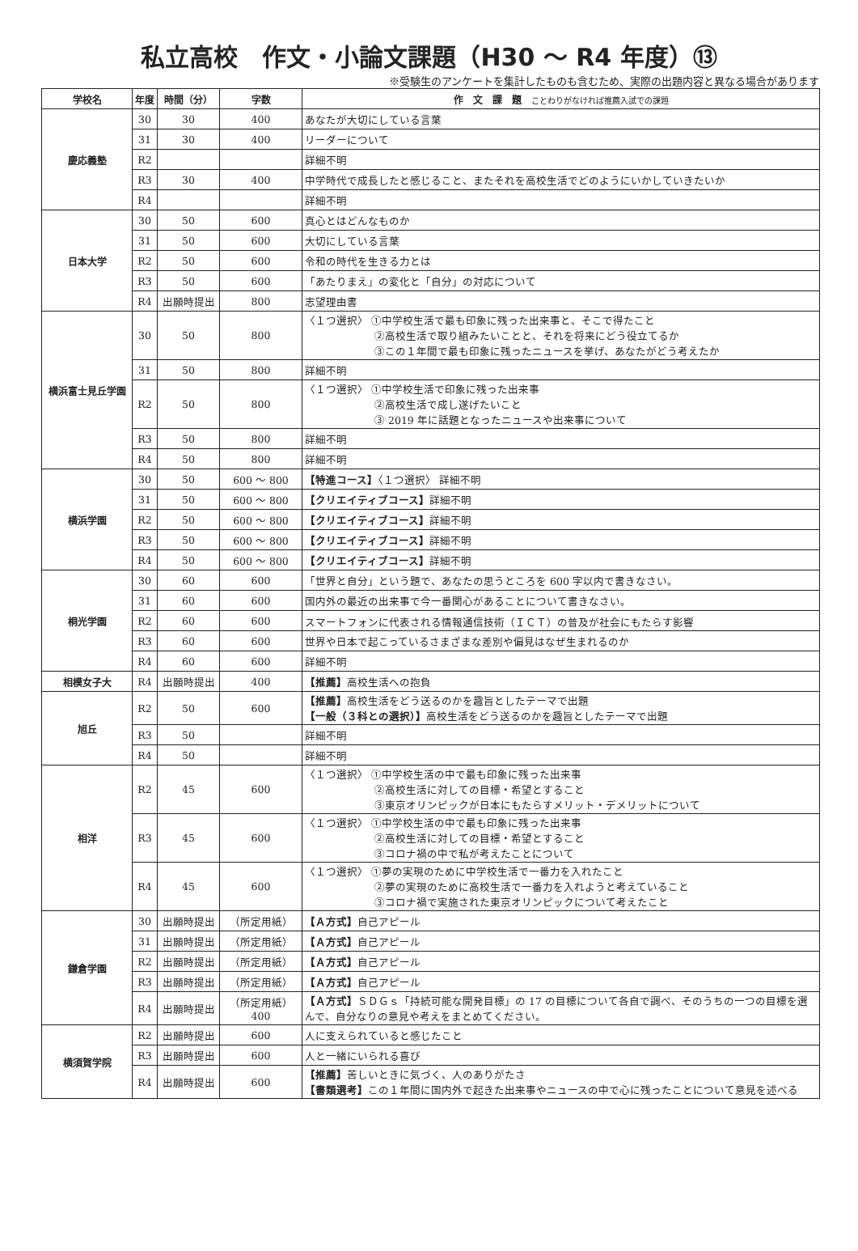私立高校　作文・小論文課題（H30 ～ R4 年度）⑬
※受験生のアンケートを集計したものも含むため、実際の出題内容と異なる場合があります
| 学校名 | 年度 | 時間（分） | 字数 | 作 文 課 題 ことわりがなければ推薦入試での課題 |
| --- | --- | --- | --- | --- |
| 慶応義塾 | 30 | 30 | 400 | あなたが大切にしている言葉 |
| | 31 | 30 | 400 | リーダーについて |
| | R2 | | | 詳細不明 |
| | R3 | 30 | 400 | 中学時代で成長したと感じること、またそれを高校生活でどのようにいかしていきたいか |
| | R4 | | | 詳細不明 |
| 日本大学 | 30 | 50 | 600 | 真心とはどんなものか |
| | 31 | 50 | 600 | 大切にしている言葉 |
| | R2 | 50 | 600 | 令和の時代を生きる力とは |
| | R3 | 50 | 600 | 「あたりまえ」の変化と「自分」の対応について |
| | R4 | 出願時提出 | 800 | 志望理由書 |
| 横浜富士見丘学園 | 30 | 50 | 800 | 〈１つ選択〉 ①中学校生活で最も印象に残った出来事と、そこで得たこと ②高校生活で取り組みたいことと、それを将来にどう役立てるか ③この１年間で最も印象に残ったニュースを挙げ、あなたがどう考えたか |
| | 31 | 50 | 800 | 詳細不明 |
| | R2 | 50 | 800 | 〈１つ選択〉 ①中学校生活で印象に残った出来事 ②高校生活で成し遂げたいこと ③ 2019 年に話題となったニュースや出来事について |
| | R3 | 50 | 800 | 詳細不明 |
| | R4 | 50 | 800 | 詳細不明 |
| 横浜学園 | 30 | 50 | 600 ～ 800 | 【特進コース】 〈１つ選択〉 詳細不明 |
| | 31 | 50 | 600 ～ 800 | 【クリエイティブコース】 詳細不明 |
| | R2 | 50 | 600 ～ 800 | 【クリエイティブコース】 詳細不明 |
| | R3 | 50 | 600 ～ 800 | 【クリエイティブコース】 詳細不明 |
| | R4 | 50 | 600 ～ 800 | 【クリエイティブコース】 詳細不明 |
| 桐光学園 | 30 | 60 | 600 | 「世界と自分」という題で、あなたの思うところを 600 字以内で書きなさい。 |
| | 31 | 60 | 600 | 国内外の最近の出来事で今一番関心があることについて書きなさい。 |
| | R2 | 60 | 600 | スマートフォンに代表される情報通信技術（ＩＣＴ）の普及が社会にもたらす影響 |
| | R3 | 60 | 600 | 世界や日本で起こっているさまざまな差別や偏見はなぜ生まれるのか |
| | R4 | 60 | 600 | 詳細不明 |
| 相模女子大 | R4 | 出願時提出 | 400 | 【推薦】 高校生活への抱負 |
| 旭丘 | R2 | 50 | 600 | 【推薦】 高校生活をどう送るのかを趣旨としたテーマで出題 【一般（３科との選択）】 高校生活をどう送るのかを趣旨としたテーマで出題 |
| | R3 | 50 | | 詳細不明 |
| | R4 | 50 | | 詳細不明 |
| 相洋 | R2 | 45 | 600 | 〈１つ選択〉 ①中学校生活の中で最も印象に残った出来事 ②高校生活に対しての目標・希望とすること ③東京オリンピックが日本にもたらすメリット・デメリットについて |
| | R3 | 45 | 600 | 〈１つ選択〉 ①中学校生活の中で最も印象に残った出来事 ②高校生活に対しての目標・希望とすること ③コロナ禍の中で私が考えたことについて |
| | R4 | 45 | 600 | 〈１つ選択〉 ①夢の実現のために中学校生活で一番力を入れたこと ②夢の実現のために高校生活で一番力を入れようと考えていること ③コロナ禍で実施された東京オリンピックについて考えたこと |
| 鎌倉学園 | 30 | 出願時提出 | （所定用紙） | 【Ａ方式】 自己アピール |
| | 31 | 出願時提出 | （所定用紙） | 【Ａ方式】 自己アピール |
| | R2 | 出願時提出 | （所定用紙） | 【Ａ方式】 自己アピール |
| | R3 | 出願時提出 | （所定用紙） | 【Ａ方式】 自己アピール |
| | R4 | 出願時提出 | （所定用紙） 400 | 【Ａ方式】 ＳＤＧｓ「持続可能な開発目標」の 17 の目標について各自で調べ、そのうちの一つの目標を選んで、自分なりの意見や考えをまとめてください。 |
| 横須賀学院 | R2 | 出願時提出 | 600 | 人に支えられていると感じたこと |
| | R3 | 出願時提出 | 600 | 人と一緒にいられる喜び |
| | R4 | 出願時提出 | 600 | 【推薦】 苦しいときに気づく、人のありがたさ 【書類選考】 この１年間に国内外で起きた出来事やニュースの中で心に残ったことについて意見を述べる |